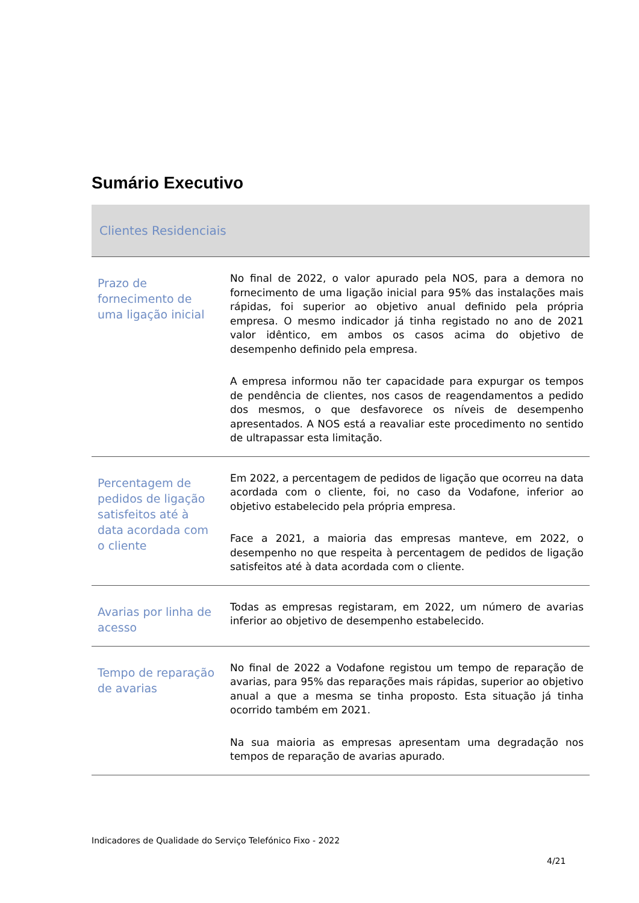Sumário Executivo
| Clientes Residenciais | |
| --- | --- |
| Prazo de fornecimento de uma ligação inicial | No final de 2022, o valor apurado pela NOS, para a demora no fornecimento de uma ligação inicial para 95% das instalações mais rápidas, foi superior ao objetivo anual definido pela própria empresa. O mesmo indicador já tinha registado no ano de 2021 valor idêntico, em ambos os casos acima do objetivo de desempenho definido pela empresa. A empresa informou não ter capacidade para expurgar os tempos de pendência de clientes, nos casos de reagendamentos a pedido dos mesmos, o que desfavorece os níveis de desempenho apresentados. A NOS está a reavaliar este procedimento no sentido de ultrapassar esta limitação. |
| Percentagem de pedidos de ligação satisfeitos até à data acordada com o cliente | Em 2022, a percentagem de pedidos de ligação que ocorreu na data acordada com o cliente, foi, no caso da Vodafone, inferior ao objetivo estabelecido pela própria empresa. Face a 2021, a maioria das empresas manteve, em 2022, o desempenho no que respeita à percentagem de pedidos de ligação satisfeitos até à data acordada com o cliente. |
| Avarias por linha de acesso | Todas as empresas registaram, em 2022, um número de avarias inferior ao objetivo de desempenho estabelecido. |
| Tempo de reparação de avarias | No final de 2022 a Vodafone registou um tempo de reparação de avarias, para 95% das reparações mais rápidas, superior ao objetivo anual a que a mesma se tinha proposto. Esta situação já tinha ocorrido também em 2021. Na sua maioria as empresas apresentam uma degradação nos tempos de reparação de avarias apurado. |
Indicadores de Qualidade do Serviço Telefónico Fixo - 2022
4/21